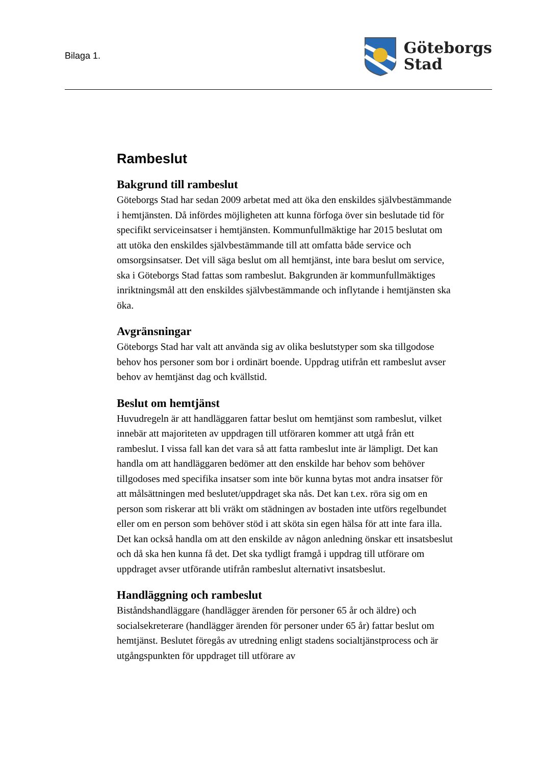Bilaga 1.
Göteborgs
Stad
Rambeslut
Bakgrund till rambeslut
Göteborgs Stad har sedan 2009 arbetat med att öka den enskildes självbestämmande i hemtjänsten. Då infördes möjligheten att kunna förfoga över sin beslutade tid för specifikt serviceinsatser i hemtjänsten. Kommunfullmäktige har 2015 beslutat om att utöka den enskildes självbestämmande till att omfatta både service och omsorgsinsatser. Det vill säga beslut om all hemtjänst, inte bara beslut om service, ska i Göteborgs Stad fattas som rambeslut. Bakgrunden är kommunfullmäktiges inriktningsmål att den enskildes självbestämmande och inflytande i hemtjänsten ska öka.
Avgränsningar
Göteborgs Stad har valt att använda sig av olika beslutstyper som ska tillgodose behov hos personer som bor i ordinärt boende. Uppdrag utifrån ett rambeslut avser behov av hemtjänst dag och kvällstid.
Beslut om hemtjänst
Huvudregeln är att handläggaren fattar beslut om hemtjänst som rambeslut, vilket innebär att majoriteten av uppdragen till utföraren kommer att utgå från ett rambeslut. I vissa fall kan det vara så att fatta rambeslut inte är lämpligt. Det kan handla om att handläggaren bedömer att den enskilde har behov som behöver tillgodoses med specifika insatser som inte bör kunna bytas mot andra insatser för att målsättningen med beslutet/uppdraget ska nås. Det kan t.ex. röra sig om en person som riskerar att bli vräkt om städningen av bostaden inte utförs regelbundet eller om en person som behöver stöd i att sköta sin egen hälsa för att inte fara illa. Det kan också handla om att den enskilde av någon anledning önskar ett insatsbeslut och då ska hen kunna få det. Det ska tydligt framgå i uppdrag till utförare om uppdraget avser utförande utifrån rambeslut alternativt insatsbeslut.
Handläggning och rambeslut
Biståndshandläggare (handlägger ärenden för personer 65 år och äldre) och socialsekreterare (handlägger ärenden för personer under 65 år) fattar beslut om hemtjänst. Beslutet föregås av utredning enligt stadens socialtjänstprocess och är utgångspunkten för uppdraget till utförare av